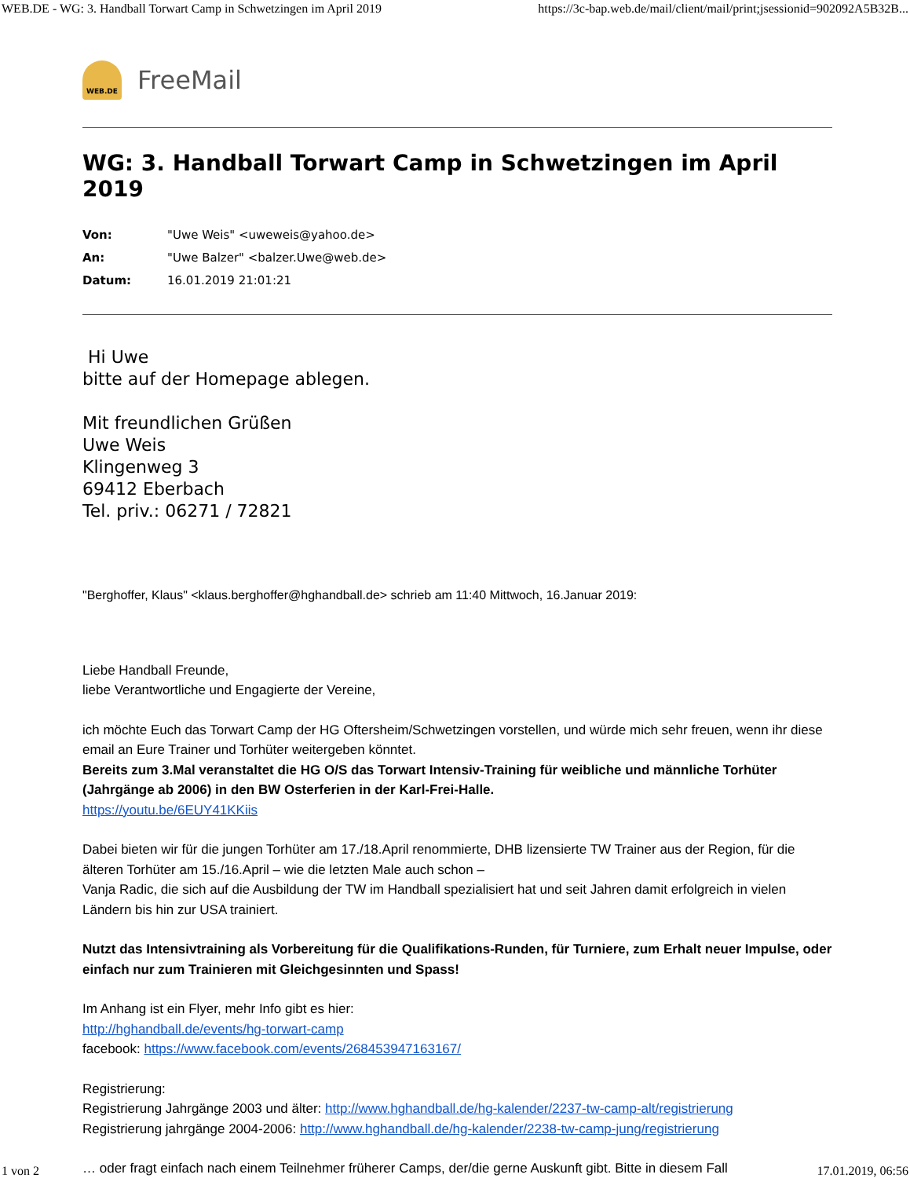WEB.DE - WG: 3. Handball Torwart Camp in Schwetzingen im April 2019 https://3c-bap.web.de/mail/client/mail/print;jsessionid=902092A5B32B...
WEB.DE
FreeMail
WG: 3. Handball Torwart Camp in Schwetzingen im April 2019
Von: "Uwe Weis" <uweweis@yahoo.de>
An: "Uwe Balzer" <balzer.Uwe@web.de>
Datum: 16.01.2019 21:01:21
Hi Uwe
bitte auf der Homepage ablegen.
Mit freundlichen Grüßen
Uwe Weis
Klingenweg 3
69412 Eberbach
Tel. priv.: 06271 / 72821
"Berghoffer, Klaus" <klaus.berghoffer@hghandball.de> schrieb am 11:40 Mittwoch, 16.Januar 2019:
Liebe Handball Freunde,
liebe Verantwortliche und Engagierte der Vereine,
ich möchte Euch das Torwart Camp der HG Oftersheim/Schwetzingen vorstellen, und würde mich sehr freuen, wenn ihr diese email an Eure Trainer und Torhüter weitergeben könntet.
Bereits zum 3.Mal veranstaltet die HG O/S das Torwart Intensiv-Training für weibliche und männliche Torhüter (Jahrgänge ab 2006) in den BW Osterferien in der Karl-Frei-Halle.
https://youtu.be/6EUY41KKiis
Dabei bieten wir für die jungen Torhüter am 17./18.April renommierte, DHB lizensierte TW Trainer aus der Region, für die älteren Torhüter am 15./16.April – wie die letzten Male auch schon –
Vanja Radic, die sich auf die Ausbildung der TW im Handball spezialisiert hat und seit Jahren damit erfolgreich in vielen Ländern bis hin zur USA trainiert.
Nutzt das Intensivtraining als Vorbereitung für die Qualifikations-Runden, für Turniere, zum Erhalt neuer Impulse, oder einfach nur zum Trainieren mit Gleichgesinnten und Spass!
Im Anhang ist ein Flyer, mehr Info gibt es hier:
http://hghandball.de/events/hg-torwart-camp
facebook: https://www.facebook.com/events/268453947163167/
Registrierung:
Registrierung Jahrgänge 2003 und älter: http://www.hghandball.de/hg-kalender/2237-tw-camp-alt/registrierung
Registrierung jahrgänge 2004-2006: http://www.hghandball.de/hg-kalender/2238-tw-camp-jung/registrierung
… oder fragt einfach nach einem Teilnehmer früherer Camps, der/die gerne Auskunft gibt. Bitte in diesem Fall
1 von 2 17.01.2019, 06:56